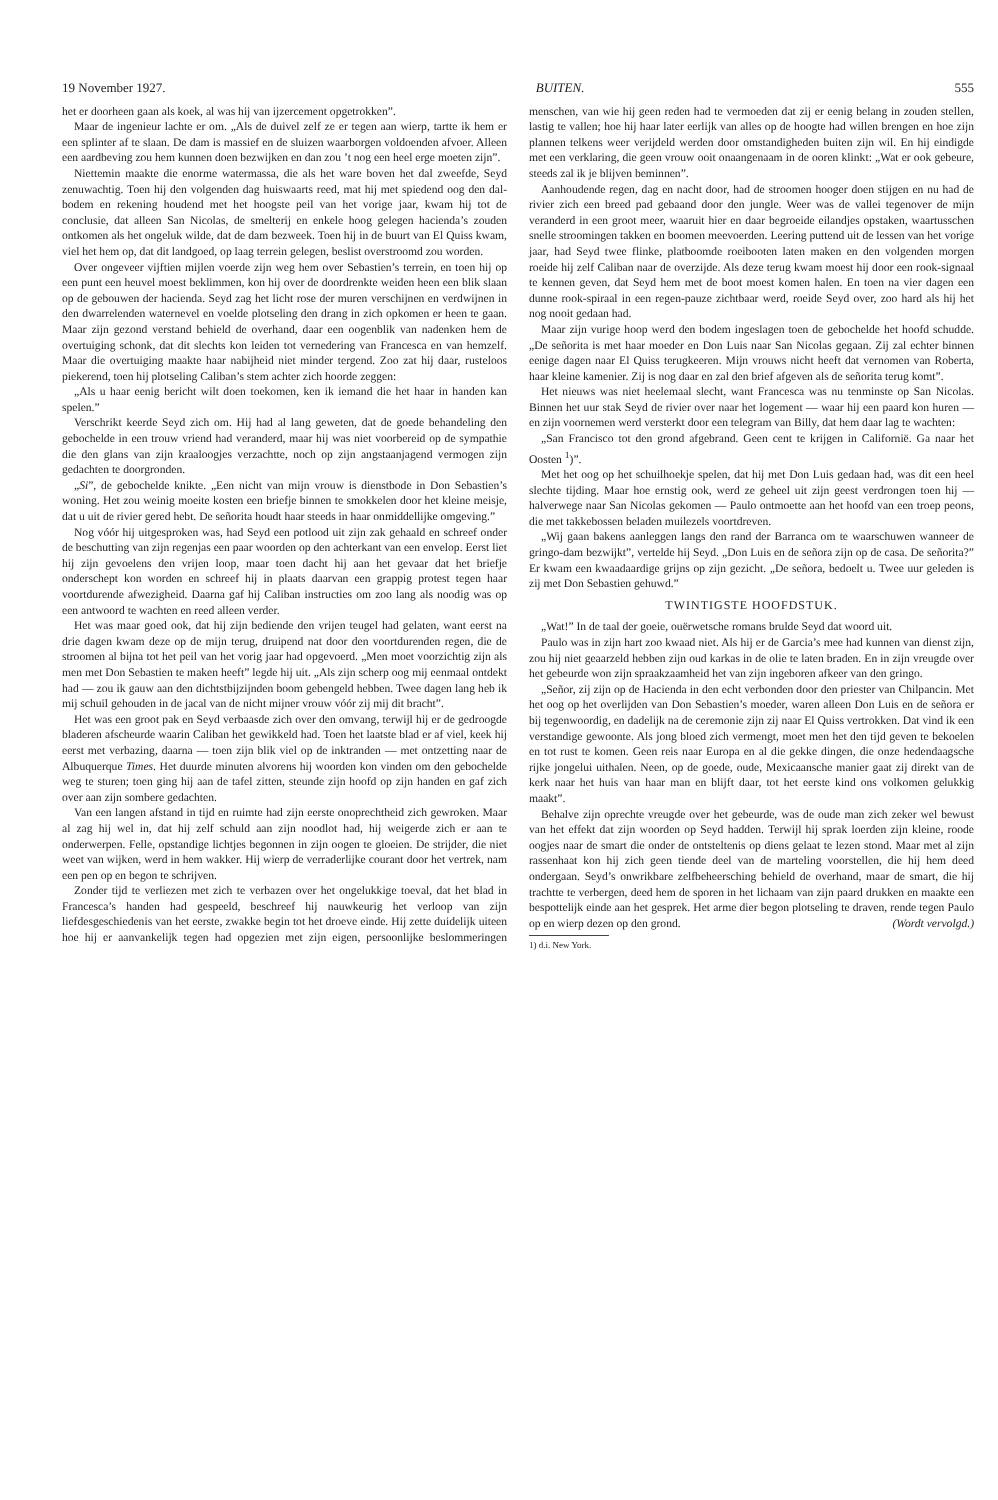19 November 1927. BUITEN. 555
het er doorheen gaan als koek, al was hij van ijzercement opgetrokken”.
Maar de ingenieur lachte er om. „Als de duivel zelf ze er tegen aan wierp, tartte ik hem er een splinter af te slaan. De dam is massief en de sluizen waarborgen voldoenden afvoer. Alleen een aardbeving zou hem kunnen doen bezwijken en dan zou ’t nog een heel erge moeten zijn”.
Niettemin maakte die enorme watermassa, die als het ware boven het dal zweefde, Seyd zenuwachtig. Toen hij den volgenden dag huiswaarts reed, mat hij met spiedend oog den dal-bodem en rekening houdend met het hoogste peil van het vorige jaar, kwam hij tot de conclusie, dat alleen San Nicolas, de smelterij en enkele hoog gelegen hacienda’s zouden ontkomen als het ongeluk wilde, dat de dam bezweek. Toen hij in de buurt van El Quiss kwam, viel het hem op, dat dit landgoed, op laag terrein gelegen, beslist overstroomd zou worden.
Over ongeveer vijftien mijlen voerde zijn weg hem over Sebastien’s terrein, en toen hij op een punt een heuvel moest beklimmen, kon hij over de doordrenkte weiden heen een blik slaan op de gebouwen der hacienda. Seyd zag het licht rose der muren verschijnen en verdwijnen in den dwarrelenden waternevel en voelde plotseling den drang in zich opkomen er heen te gaan. Maar zijn gezond verstand behield de overhand, daar een oogenblik van nadenken hem de overtuiging schonk, dat dit slechts kon leiden tot vernedering van Francesca en van hemzelf. Maar die overtuiging maakte haar nabijheid niet minder tergend. Zoo zat hij daar, rusteloos piekerend, toen hij plotseling Caliban’s stem achter zich hoorde zeggen:
„Als u haar eenig bericht wilt doen toekomen, ken ik iemand die het haar in handen kan spelen.”
Verschrikt keerde Seyd zich om. Hij had al lang geweten, dat de goede behandeling den gebochelde in een trouw vriend had veranderd, maar hij was niet voorbereid op de sympathie die den glans van zijn kraaloogjes verzachtte, noch op zijn angstaanjagend vermogen zijn gedachten te doorgronden.
„Si”, de gebochelde knikte. „Een nicht van mijn vrouw is dienstbode in Don Sebastien’s woning. Het zou weinig moeite kosten een briefje binnen te smokkelen door het kleine meisje, dat u uit de rivier gered hebt. De señorita houdt haar steeds in haar onmiddellijke omgeving.”
Nog vóór hij uitgesproken was, had Seyd een potlood uit zijn zak gehaald en schreef onder de beschutting van zijn regenjas een paar woorden op den achterkant van een envelop. Eerst liet hij zijn gevoelens den vrijen loop, maar toen dacht hij aan het gevaar dat het briefje onderschept kon worden en schreef hij in plaats daarvan een grappig protest tegen haar voortdurende afwezigheid. Daarna gaf hij Caliban instructies om zoo lang als noodig was op een antwoord te wachten en reed alleen verder.
Het was maar goed ook, dat hij zijn bediende den vrijen teugel had gelaten, want eerst na drie dagen kwam deze op de mijn terug, druipend nat door den voortdurenden regen, die de stroomen al bijna tot het peil van het vorig jaar had opgevoerd. „Men moet voorzichtig zijn als men met Don Sebastien te maken heeft” legde hij uit. „Als zijn scherp oog mij eenmaal ontdekt had — zou ik gauw aan den dichtstbijzijnden boom gebengeld hebben. Twee dagen lang heb ik mij schuil gehouden in de jacal van de nicht mijner vrouw vóór zij mij dit bracht”.
Het was een groot pak en Seyd verbaasde zich over den omvang, terwijl hij er de gedroogde bladeren afscheurde waarin Caliban het gewikkeld had. Toen het laatste blad er af viel, keek hij eerst met verbazing, daarna — toen zijn blik viel op de inktranden — met ontzetting naar de Albuquerque Times. Het duurde minuten alvorens hij woorden kon vinden om den gebochelde weg te sturen; toen ging hij aan de tafel zitten, steunde zijn hoofd op zijn handen en gaf zich over aan zijn sombere gedachten.
Van een langen afstand in tijd en ruimte had zijn eerste onoprechtheid zich gewroken. Maar al zag hij wel in, dat hij zelf schuld aan zijn noodlot had, hij weigerde zich er aan te onderwerpen. Felle, opstandige lichtjes begonnen in zijn oogen te gloeien. De strijder, die niet weet van wijken, werd in hem wakker. Hij wierp de verraderlijke courant door het vertrek, nam een pen op en begon te schrijven.
Zonder tijd te verliezen met zich te verbazen over het ongelukkige toeval, dat het blad in Francesca’s handen had gespeeld, beschreef hij nauwkeurig het verloop van zijn liefdesgeschiedenis van het eerste, zwakke begin tot het droeve einde. Hij zette duidelijk uiteen hoe hij er aanvankelijk tegen had opgezien met zijn eigen, persoonlijke beslommeringen menschen, van wie hij geen reden had te vermoeden dat zij er eenig belang in zouden stellen, lastig te vallen; hoe hij haar later eerlijk van alles op de hoogte had willen brengen en hoe zijn plannen telkens weer verijdeld werden door omstandigheden buiten zijn wil. En hij eindigde met een verklaring, die geen vrouw ooit onaangenaam in de ooren klinkt: „Wat er ook gebeure, steeds zal ik je blijven beminnen”.
Aanhoudende regen, dag en nacht door, had de stroomen hooger doen stijgen en nu had de rivier zich een breed pad gebaand door den jungle. Weer was de vallei tegenover de mijn veranderd in een groot meer, waaruit hier en daar begroeide eilandjes opstaken, waartusschen snelle stroomingen takken en boomen meevoerden. Leering puttend uit de lessen van het vorige jaar, had Seyd twee flinke, platboomde roeibooten laten maken en den volgenden morgen roeide hij zelf Caliban naar de overzijde. Als deze terug kwam moest hij door een rook-signaal te kennen geven, dat Seyd hem met de boot moest komen halen. En toen na vier dagen een dunne rook-spiraal in een regen-pauze zichtbaar werd, roeide Seyd over, zoo hard als hij het nog nooit gedaan had.
Maar zijn vurige hoop werd den bodem ingeslagen toen de gebochelde het hoofd schudde. „De señorita is met haar moeder en Don Luis naar San Nicolas gegaan. Zij zal echter binnen eenige dagen naar El Quiss terugkeeren. Mijn vrouws nicht heeft dat vernomen van Roberta, haar kleine kamenier. Zij is nog daar en zal den brief afgeven als de señorita terug komt”.
Het nieuws was niet heelemaal slecht, want Francesca was nu tenminste op San Nicolas. Binnen het uur stak Seyd de rivier over naar het logement — waar hij een paard kon huren — en zijn voornemen werd versterkt door een telegram van Billy, dat hem daar lag te wachten:
„San Francisco tot den grond afgebrand. Geen cent te krijgen in Californië. Ga naar het Oosten <sup>1</sup>)”.
Met het oog op het schuilhoekje spelen, dat hij met Don Luis gedaan had, was dit een heel slechte tijding. Maar hoe ernstig ook, werd ze geheel uit zijn geest verdrongen toen hij — halverwege naar San Nicolas gekomen — Paulo ontmoette aan het hoofd van een troep peons, die met takkebossen beladen muilezels voortdreven.
„Wij gaan bakens aanleggen langs den rand der Barranca om te waarschuwen wanneer de gringo-dam bezwijkt”, vertelde hij Seyd. „Don Luis en de señora zijn op de casa. De señorita?” Er kwam een kwaadaardige grijns op zijn gezicht. „De señora, bedoelt u. Twee uur geleden is zij met Don Sebastien gehuwd.”
TWINTIGSTE HOOFDSTUK.
„Wat!” In de taal der goeie, ouërwetsche romans brulde Seyd dat woord uit.
Paulo was in zijn hart zoo kwaad niet. Als hij er de Garcia’s mee had kunnen van dienst zijn, zou hij niet geaarzeld hebben zijn oud karkas in de olie te laten braden. En in zijn vreugde over het gebeurde won zijn spraakzaamheid het van zijn ingeboren afkeer van den gringo.
„Señor, zij zijn op de Hacienda in den echt verbonden door den priester van Chilpancin. Met het oog op het overlijden van Don Sebastien’s moeder, waren alleen Don Luis en de señora er bij tegenwoordig, en dadelijk na de ceremonie zijn zij naar El Quiss vertrokken. Dat vind ik een verstandige gewoonte. Als jong bloed zich vermengt, moet men het den tijd geven te bekoelen en tot rust te komen. Geen reis naar Europa en al die gekke dingen, die onze hedendaagsche rijke jongelui uithalen. Neen, op de goede, oude, Mexicaansche manier gaat zij direkt van de kerk naar het huis van haar man en blijft daar, tot het eerste kind ons volkomen gelukkig maakt”.
Behalve zijn oprechte vreugde over het gebeurde, was de oude man zich zeker wel bewust van het effekt dat zijn woorden op Seyd hadden. Terwijl hij sprak loerden zijn kleine, roode oogjes naar de smart die onder de ontsteltenis op diens gelaat te lezen stond. Maar met al zijn rassenhaat kon hij zich geen tiende deel van de marteling voorstellen, die hij hem deed ondergaan. Seyd’s onwrikbare zelfbeheersching behield de overhand, maar de smart, die hij trachtte te verbergen, deed hem de sporen in het lichaam van zijn paard drukken en maakte een bespottelijk einde aan het gesprek. Het arme dier begon plotseling te draven, rende tegen Paulo op en wierp dezen op den grond. (Wordt vervolgd.)
1) d.i. New York.